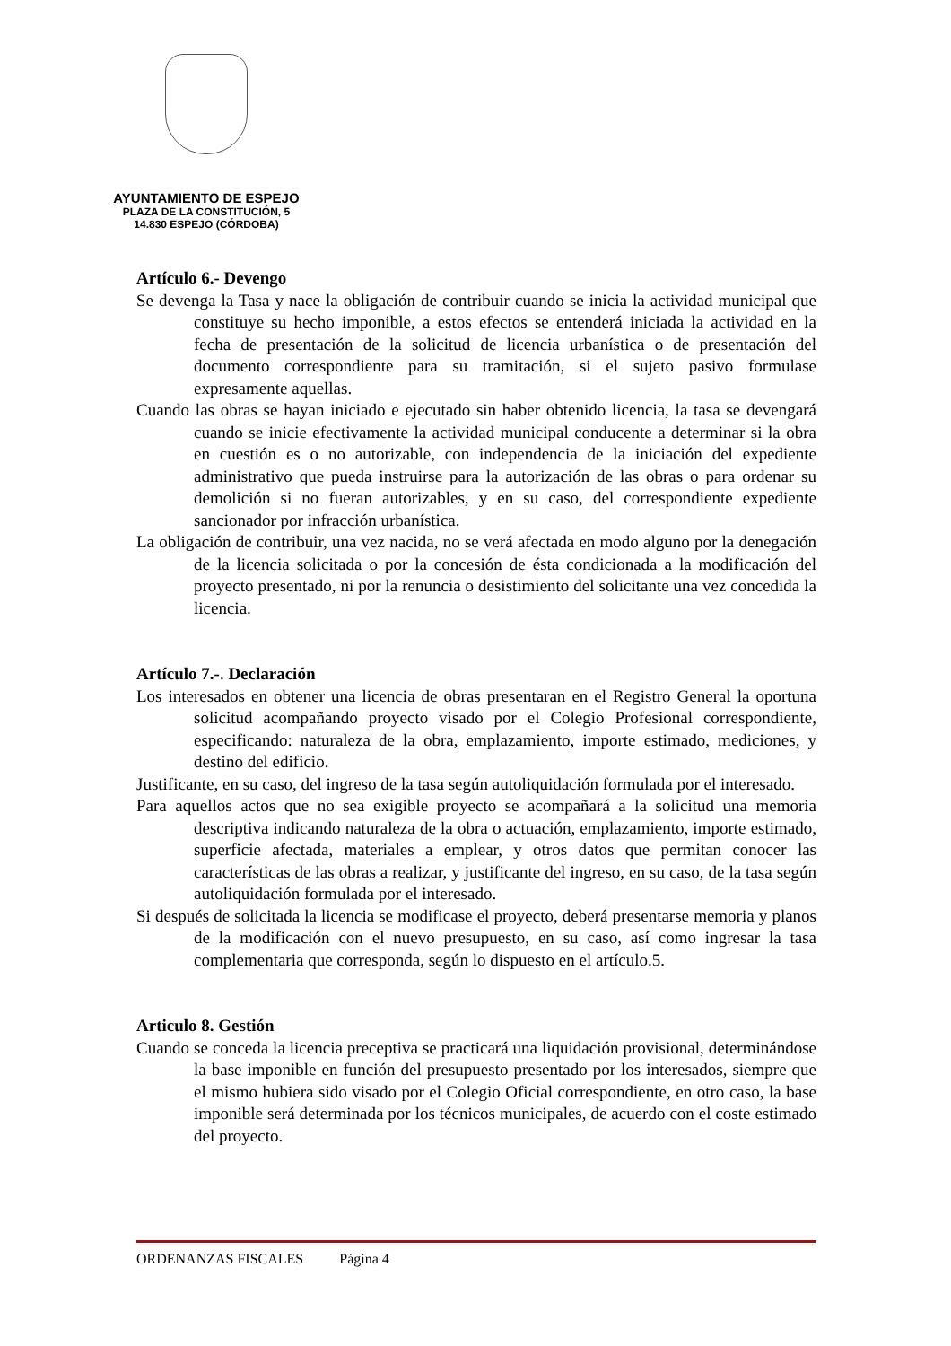AYUNTAMIENTO DE ESPEJO
PLAZA DE LA CONSTITUCIÓN, 5
14.830 ESPEJO (CÓRDOBA)
Artículo 6.- Devengo
Se devenga la Tasa y nace la obligación de contribuir cuando se inicia la actividad municipal que constituye su hecho imponible, a estos efectos se entenderá iniciada la actividad en la fecha de presentación de la solicitud de licencia urbanística o de presentación del documento correspondiente para su tramitación, si el sujeto pasivo formulase expresamente aquellas.
Cuando las obras se hayan iniciado e ejecutado sin haber obtenido licencia, la tasa se devengará cuando se inicie efectivamente la actividad municipal conducente a determinar si la obra en cuestión es o no autorizable, con independencia de la iniciación del expediente administrativo que pueda instruirse para la autorización de las obras o para ordenar su demolición si no fueran autorizables, y en su caso, del correspondiente expediente sancionador por infracción urbanística.
La obligación de contribuir, una vez nacida, no se verá afectada en modo alguno por la denegación de la licencia solicitada o por la concesión de ésta condicionada a la modificación del proyecto presentado, ni por la renuncia o desistimiento del solicitante una vez concedida la licencia.
Artículo 7.-. Declaración
Los interesados en obtener una licencia de obras presentaran en el Registro General la oportuna solicitud acompañando proyecto visado por el Colegio Profesional correspondiente, especificando: naturaleza de la obra, emplazamiento, importe estimado, mediciones, y destino del edificio.
Justificante, en su caso, del ingreso de la tasa según autoliquidación formulada por el interesado.
Para aquellos actos que no sea exigible proyecto se acompañará a la solicitud una memoria descriptiva indicando naturaleza de la obra o actuación, emplazamiento, importe estimado, superficie afectada, materiales a emplear, y otros datos que permitan conocer las características de las obras a realizar, y justificante del ingreso, en su caso, de la tasa según autoliquidación formulada por el interesado.
Si después de solicitada la licencia se modificase el proyecto, deberá presentarse memoria y planos de la modificación con el nuevo presupuesto, en su caso, así como ingresar la tasa complementaria que corresponda, según lo dispuesto en el artículo.5.
Articulo 8. Gestión
Cuando se conceda la licencia preceptiva se practicará una liquidación provisional, determinándose la base imponible en función del presupuesto presentado por los interesados, siempre que el mismo hubiera sido visado por el Colegio Oficial correspondiente, en otro caso, la base imponible será determinada por los técnicos municipales, de acuerdo con el coste estimado del proyecto.
ORDENANZAS FISCALES Página 4